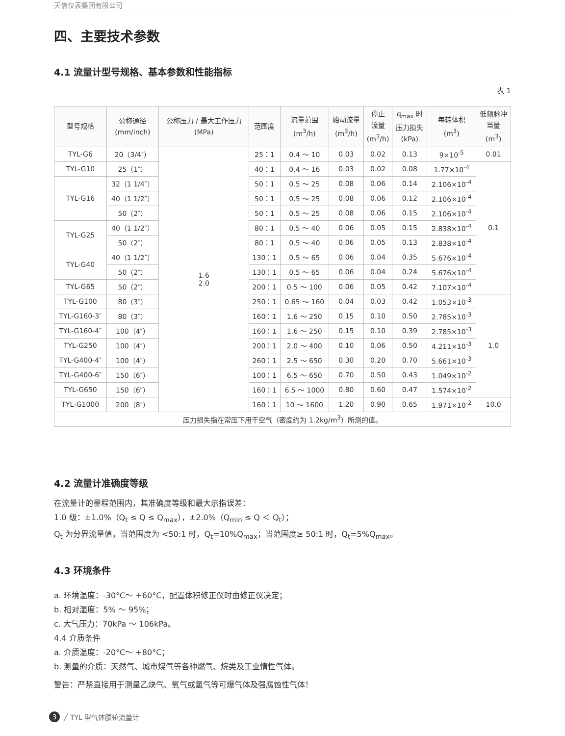天信仪表集团有限公司
四、主要技术参数
4.1 流量计型号规格、基本参数和性能指标
表 1
| 型号规格 | 公称通径 (mm/inch) | 公称压力 / 最大工作压力 (MPa) | 范围度 | 流量范围 (m<sup>3</sup>/h) | 始动流量 (m<sup>3</sup>/h) | 停止 流量 (m<sup>3</sup>/h) | q<sub>max</sub> 时 压力损失 (kPa) | 每转体积 (m<sup>3</sup>) | 低频脉冲 当量 (m<sup>3</sup>) |
| --- | --- | --- | --- | --- | --- | --- | --- | --- | --- |
| TYL-G6 | 20（3/4″） | 1.6 2.0 | 25：1 | 0.4 ～ 10 | 0.03 | 0.02 | 0.13 | 9×10<sup>-5</sup> | 0.01 |
| TYL-G10 | 25（1″） | | 40：1 | 0.4 ～ 16 | 0.03 | 0.02 | 0.08 | 1.77×10<sup>-4</sup> | 0.1 |
| TYL-G16 | 32（1 1/4″） | | 50：1 | 0.5 ～ 25 | 0.08 | 0.06 | 0.14 | 2.106×10<sup>-4</sup> | |
| | 40（1 1/2″） | | 50：1 | 0.5 ～ 25 | 0.08 | 0.06 | 0.12 | 2.106×10<sup>-4</sup> | |
| | 50（2″） | | 50：1 | 0.5 ～ 25 | 0.08 | 0.06 | 0.15 | 2.106×10<sup>-4</sup> | |
| TYL-G25 | 40（1 1/2″） | | 80：1 | 0.5 ～ 40 | 0.06 | 0.05 | 0.15 | 2.838×10<sup>-4</sup> | |
| | 50（2″） | | 80：1 | 0.5 ～ 40 | 0.06 | 0.05 | 0.13 | 2.838×10<sup>-4</sup> | |
| TYL-G40 | 40（1 1/2″） | | 130：1 | 0.5 ～ 65 | 0.06 | 0.04 | 0.35 | 5.676×10<sup>-4</sup> | |
| | 50（2″） | | 130：1 | 0.5 ～ 65 | 0.06 | 0.04 | 0.24 | 5.676×10<sup>-4</sup> | |
| TYL-G65 | 50（2″） | | 200：1 | 0.5 ～ 100 | 0.06 | 0.05 | 0.42 | 7.107×10<sup>-4</sup> | |
| TYL-G100 | 80（3″） | | 250：1 | 0.65 ～ 160 | 0.04 | 0.03 | 0.42 | 1.053×10<sup>-3</sup> | 1.0 |
| TYL-G160-3″ | 80（3″） | | 160：1 | 1.6 ～ 250 | 0.15 | 0.10 | 0.50 | 2.785×10<sup>-3</sup> | |
| TYL-G160-4″ | 100（4″） | | 160：1 | 1.6 ～ 250 | 0.15 | 0.10 | 0.39 | 2.785×10<sup>-3</sup> | |
| TYL-G250 | 100（4″） | | 200：1 | 2.0 ～ 400 | 0.10 | 0.06 | 0.50 | 4.211×10<sup>-3</sup> | |
| TYL-G400-4″ | 100（4″） | | 260：1 | 2.5 ～ 650 | 0.30 | 0.20 | 0.70 | 5.661×10<sup>-3</sup> | |
| TYL-G400-6″ | 150（6″） | | 100：1 | 6.5 ～ 650 | 0.70 | 0.50 | 0.43 | 1.049×10<sup>-2</sup> | |
| TYL-G650 | 150（6″） | | 160：1 | 6.5 ～ 1000 | 0.80 | 0.60 | 0.47 | 1.574×10<sup>-2</sup> | |
| TYL-G1000 | 200（8″） | | 160：1 | 10 ～ 1600 | 1.20 | 0.90 | 0.65 | 1.971×10<sup>-2</sup> | 10.0 |
| 压力损失指在常压下用干空气（密度约为 1.2kg/m<sup>3</sup>）所测的值。 | | | | | | | | | |
4.2 流量计准确度等级
在流量计的量程范围内，其准确度等级和最大示指误差：
1.0 级：±1.0%（Q<sub>t</sub> ≤ Q ≤ Q<sub>max</sub>），±2.0%（Q<sub>min</sub> ≤ Q ＜ Q<sub>t</sub>）；
Q<sub>t</sub> 为分界流量值，当范围度为 <50:1 时，Q<sub>t</sub>=10%Q<sub>max</sub>；当范围度≥ 50:1 时，Q<sub>t</sub>=5%Q<sub>max</sub>。
4.3 环境条件
a. 环境温度：-30°C～ +60°C，配置体积修正仪时由修正仪决定；
b. 相对湿度：5% ～ 95%；
c. 大气压力：70kPa ～ 106kPa。
4.4 介质条件
a. 介质温度：-20°C～ +80°C；
b. 测量的介质：天然气、城市煤气等各种燃气、烷类及工业惰性气体。
警告：严禁直接用于测量乙炔气、氧气或氢气等可爆气体及强腐蚀性气体！
3 ╱ TYL 型气体腰轮流量计